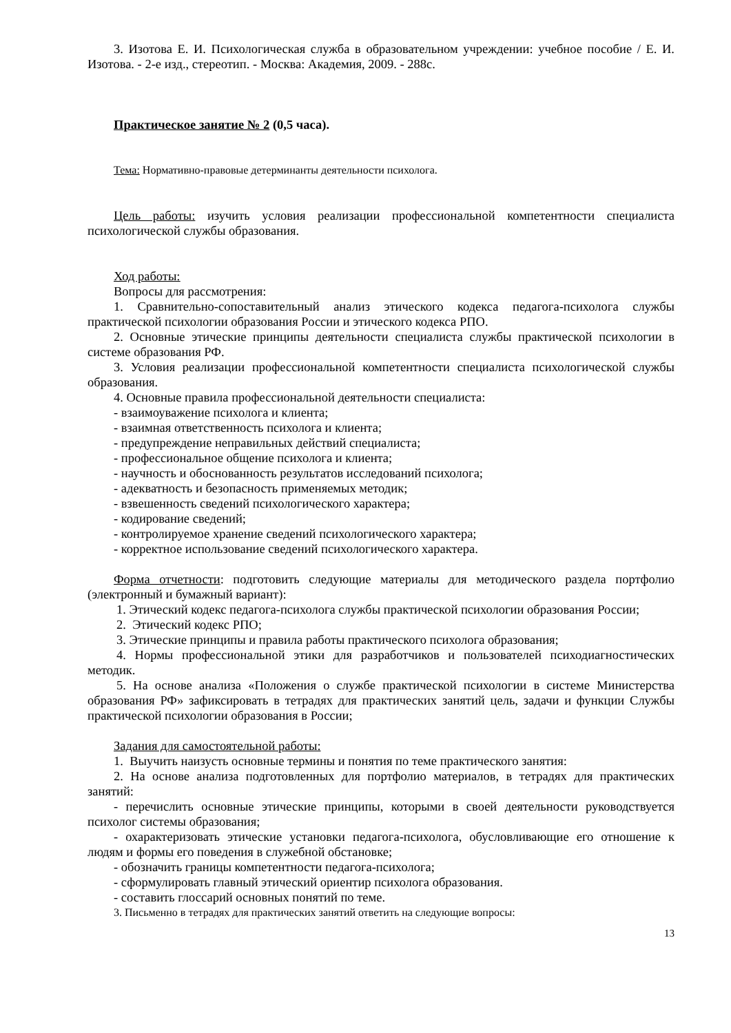3. Изотова Е. И. Психологическая служба в образовательном учреждении: учебное пособие / Е. И. Изотова. - 2-е изд., стереотип. - Москва: Академия, 2009. - 288с.
Практическое занятие № 2 (0,5 часа).
Тема: Нормативно-правовые детерминанты деятельности психолога.
Цель работы: изучить условия реализации профессиональной компетентности специалиста психологической службы образования.
Ход работы:
Вопросы для рассмотрения:
1. Сравнительно-сопоставительный анализ этического кодекса педагога-психолога службы практической психологии образования России и этического кодекса РПО.
2. Основные этические принципы деятельности специалиста службы практической психологии в системе образования РФ.
3. Условия реализации профессиональной компетентности специалиста психологической службы образования.
4. Основные правила профессиональной деятельности специалиста:
- взаимоуважение психолога и клиента;
- взаимная ответственность психолога и клиента;
- предупреждение неправильных действий специалиста;
- профессиональное общение психолога и клиента;
- научность и обоснованность результатов исследований психолога;
- адекватность и безопасность применяемых методик;
- взвешенность сведений психологического характера;
- кодирование сведений;
- контролируемое хранение сведений психологического характера;
- корректное использование сведений психологического характера.
Форма отчетности: подготовить следующие материалы для методического раздела портфолио (электронный и бумажный вариант):
1. Этический кодекс педагога-психолога службы практической психологии образования России;
2. Этический кодекс РПО;
3. Этические принципы и правила работы практического психолога образования;
4. Нормы профессиональной этики для разработчиков и пользователей психодиагностических методик.
5. На основе анализа «Положения о службе практической психологии в системе Министерства образования РФ» зафиксировать в тетрадях для практических занятий цель, задачи и функции Службы практической психологии образования в России;
Задания для самостоятельной работы:
1. Выучить наизусть основные термины и понятия по теме практического занятия:
2. На основе анализа подготовленных для портфолио материалов, в тетрадях для практических занятий:
- перечислить основные этические принципы, которыми в своей деятельности руководствуется психолог системы образования;
- охарактеризовать этические установки педагога-психолога, обусловливающие его отношение к людям и формы его поведения в служебной обстановке;
- обозначить границы компетентности педагога-психолога;
- сформулировать главный этический ориентир психолога образования.
- составить глоссарий основных понятий по теме.
3. Письменно в тетрадях для практических занятий ответить на следующие вопросы:
13